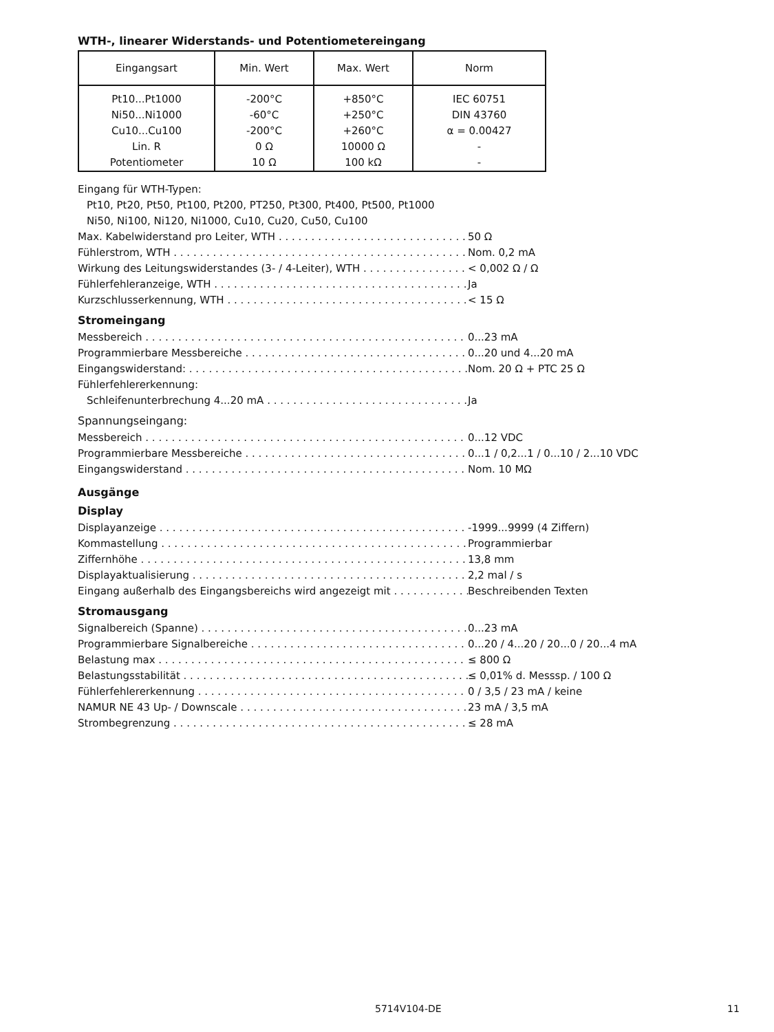WTH-, linearer Widerstands- und Potentiometereingang
| Eingangsart | Min. Wert | Max. Wert | Norm |
| --- | --- | --- | --- |
| Pt10...Pt1000 Ni50...Ni1000 Cu10...Cu100 Lin. R Potentiometer | -200°C -60°C -200°C 0 Ω 10 Ω | +850°C +250°C +260°C 10000 Ω 100 kΩ | IEC 60751 DIN 43760 α = 0.00427 - - |
Eingang für WTH-Typen:
Pt10, Pt20, Pt50, Pt100, Pt200, PT250, Pt300, Pt400, Pt500, Pt1000
Ni50, Ni100, Ni120, Ni1000, Cu10, Cu20, Cu50, Cu100
Max. Kabelwiderstand pro Leiter, WTH 50 Ω
Fühlerstrom, WTH Nom. 0,2 mA
Wirkung des Leitungswiderstandes (3- / 4-Leiter), WTH < 0,002 Ω / Ω
Fühlerfehleranzeige, WTH Ja
Kurzschlusserkennung, WTH < 15 Ω
Stromeingang
Messbereich 0...23 mA
Programmierbare Messbereiche 0...20 und 4...20 mA
Eingangswiderstand: Nom. 20 Ω + PTC 25 Ω
Fühlerfehlererkennung:
Schleifenunterbrechung 4...20 mA Ja
Spannungseingang:
Messbereich 0...12 VDC
Programmierbare Messbereiche 0...1 / 0,2...1 / 0...10 / 2...10 VDC
Eingangswiderstand Nom. 10 MΩ
Ausgänge
Display
Displayanzeige -1999...9999 (4 Ziffern)
Kommastellung Programmierbar
Ziffernhöhe 13,8 mm
Displayaktualisierung 2,2 mal / s
Eingang außerhalb des Eingangsbereichs wird angezeigt mit Beschreibenden Texten
Stromausgang
Signalbereich (Spanne) 0...23 mA
Programmierbare Signalbereiche 0...20 / 4...20 / 20...0 / 20...4 mA
Belastung max ≤ 800 Ω
Belastungsstabilität ≤ 0,01% d. Messsp. / 100 Ω
Fühlerfehlererkennung 0 / 3,5 / 23 mA / keine
NAMUR NE 43 Up- / Downscale 23 mA / 3,5 mA
Strombegrenzung ≤ 28 mA
5714V104-DE 11